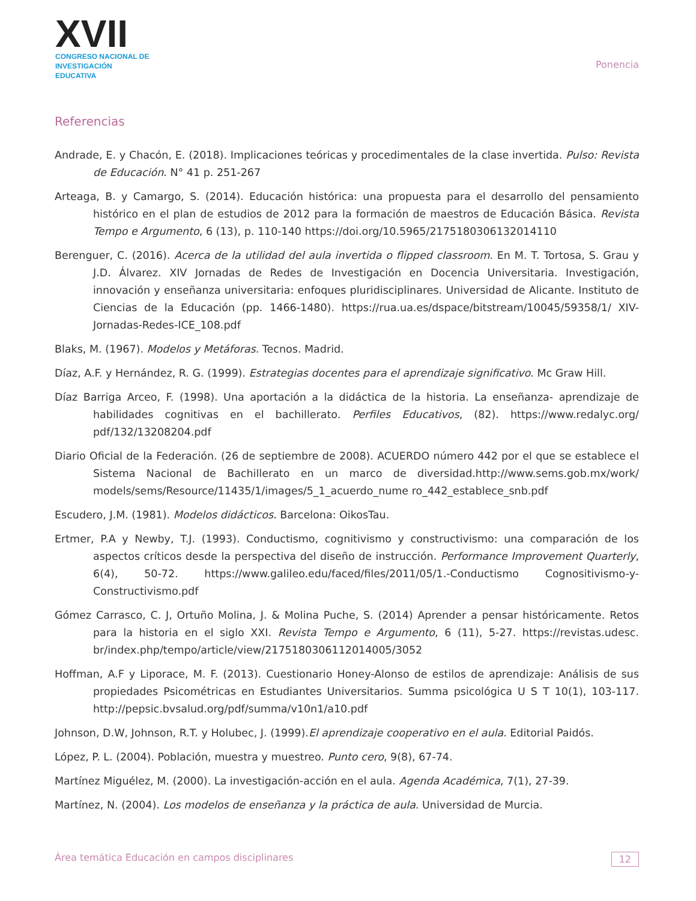XVII
CONGRESO NACIONAL DE
INVESTIGACIÓN EDUCATIVA
Ponencia
Referencias
Andrade, E. y Chacón, E. (2018). Implicaciones teóricas y procedimentales de la clase invertida. Pulso: Revista de Educación. N° 41 p. 251-267
Arteaga, B. y Camargo, S. (2014). Educación histórica: una propuesta para el desarrollo del pensamiento histórico en el plan de estudios de 2012 para la formación de maestros de Educación Básica. Revista Tempo e Argumento, 6 (13), p. 110-140 https://doi.org/10.5965/2175180306132014110
Berenguer, C. (2016). Acerca de la utilidad del aula invertida o flipped classroom. En M. T. Tortosa, S. Grau y J.D. Álvarez. XIV Jornadas de Redes de Investigación en Docencia Universitaria. Investigación, innovación y enseñanza universitaria: enfoques pluridisciplinares. Universidad de Alicante. Instituto de Ciencias de la Educación (pp. 1466-1480). https://rua.ua.es/dspace/bitstream/10045/59358/1/ XIV-Jornadas-Redes-ICE_108.pdf
Blaks, M. (1967). Modelos y Metáforas. Tecnos. Madrid.
Díaz, A.F. y Hernández, R. G. (1999). Estrategias docentes para el aprendizaje significativo. Mc Graw Hill.
Díaz Barriga Arceo, F. (1998). Una aportación a la didáctica de la historia. La enseñanza- aprendizaje de habilidades cognitivas en el bachillerato. Perfiles Educativos, (82). https://www.redalyc.org/ pdf/132/13208204.pdf
Diario Oficial de la Federación. (26 de septiembre de 2008). ACUERDO número 442 por el que se establece el Sistema Nacional de Bachillerato en un marco de diversidad.http://www.sems.gob.mx/work/ models/sems/Resource/11435/1/images/5_1_acuerdo_nume ro_442_establece_snb.pdf
Escudero, J.M. (1981). Modelos didácticos. Barcelona: OikosTau.
Ertmer, P.A y Newby, T.J. (1993). Conductismo, cognitivismo y constructivismo: una comparación de los aspectos críticos desde la perspectiva del diseño de instrucción. Performance Improvement Quarterly, 6(4), 50-72. https://www.galileo.edu/faced/files/2011/05/1.-Conductismo Cognositivismo-y- Constructivismo.pdf
Gómez Carrasco, C. J, Ortuño Molina, J. & Molina Puche, S. (2014) Aprender a pensar históricamente. Retos para la historia en el siglo XXI. Revista Tempo e Argumento, 6 (11), 5-27. https://revistas.udesc. br/index.php/tempo/article/view/2175180306112014005/3052
Hoffman, A.F y Liporace, M. F. (2013). Cuestionario Honey-Alonso de estilos de aprendizaje: Análisis de sus propiedades Psicométricas en Estudiantes Universitarios. Summa psicológica U S T 10(1), 103-117. http://pepsic.bvsalud.org/pdf/summa/v10n1/a10.pdf
Johnson, D.W, Johnson, R.T. y Holubec, J. (1999).El aprendizaje cooperativo en el aula. Editorial Paidós.
López, P. L. (2004). Población, muestra y muestreo. Punto cero, 9(8), 67-74.
Martínez Miguélez, M. (2000). La investigación-acción en el aula. Agenda Académica, 7(1), 27-39.
Martínez, N. (2004). Los modelos de enseñanza y la práctica de aula. Universidad de Murcia.
Área temática Educación en campos disciplinares 12